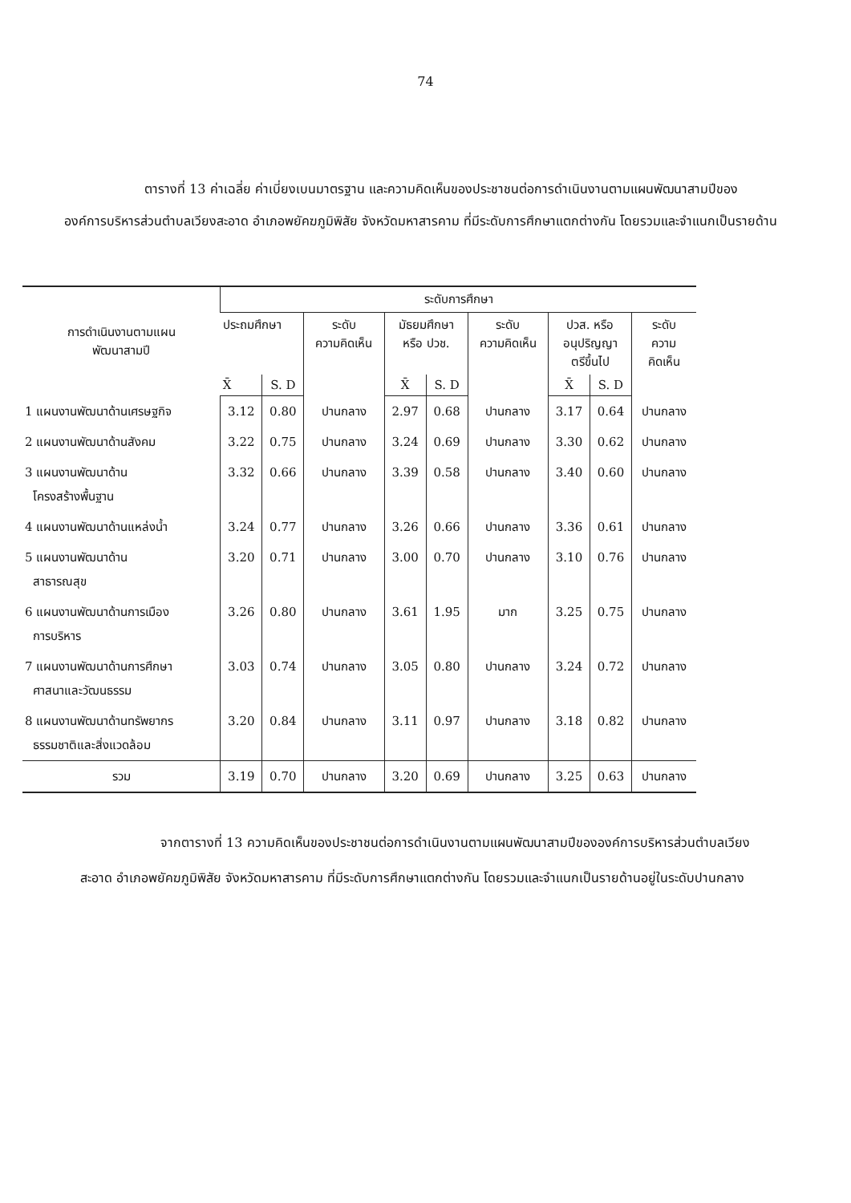74
ตารางที่ 13 ค่าเฉลี่ย ค่าเบี่ยงเบนมาตรฐาน และความคิดเห็นของประชาชนต่อการดำเนินงานตามแผนพัฒนาสามปีขององค์การบริหารส่วนตำบลเวียงสะอาด อำเภอพยัคฆภูมิพิสัย จังหวัดมหาสารคาม ที่มีระดับการศึกษาแตกต่างกัน โดยรวมและจำแนกเป็นรายด้าน
| การดำเนินงานตามแผน พัฒนาสามปี | ระดับการศึกษา | | | | | | | | |
| --- | --- | --- | --- | --- | --- | --- | --- | --- | --- |
| | ประถมศึกษา | | ระดับ ความคิดเห็น | มัธยมศึกษา หรือ ปวช. | | ระดับ ความคิดเห็น | ปวส. หรือ อนุปริญญา ตรีขึ้นไป | | ระดับ ความ คิดเห็น |
| | X̄ | S. D | | X̄ | S. D | | X̄ | S. D | |
| 1 แผนงานพัฒนาด้านเศรษฐกิจ | 3.12 | 0.80 | ปานกลาง | 2.97 | 0.68 | ปานกลาง | 3.17 | 0.64 | ปานกลาง |
| 2 แผนงานพัฒนาด้านสังคม | 3.22 | 0.75 | ปานกลาง | 3.24 | 0.69 | ปานกลาง | 3.30 | 0.62 | ปานกลาง |
| 3 แผนงานพัฒนาด้าน โครงสร้างพื้นฐาน | 3.32 | 0.66 | ปานกลาง | 3.39 | 0.58 | ปานกลาง | 3.40 | 0.60 | ปานกลาง |
| 4 แผนงานพัฒนาด้านแหล่งน้ำ | 3.24 | 0.77 | ปานกลาง | 3.26 | 0.66 | ปานกลาง | 3.36 | 0.61 | ปานกลาง |
| 5 แผนงานพัฒนาด้าน สาธารณสุข | 3.20 | 0.71 | ปานกลาง | 3.00 | 0.70 | ปานกลาง | 3.10 | 0.76 | ปานกลาง |
| 6 แผนงานพัฒนาด้านการเมือง การบริหาร | 3.26 | 0.80 | ปานกลาง | 3.61 | 1.95 | มาก | 3.25 | 0.75 | ปานกลาง |
| 7 แผนงานพัฒนาด้านการศึกษา ศาสนาและวัฒนธรรม | 3.03 | 0.74 | ปานกลาง | 3.05 | 0.80 | ปานกลาง | 3.24 | 0.72 | ปานกลาง |
| 8 แผนงานพัฒนาด้านทรัพยากร ธรรมชาติและสิ่งแวดล้อม | 3.20 | 0.84 | ปานกลาง | 3.11 | 0.97 | ปานกลาง | 3.18 | 0.82 | ปานกลาง |
| รวม | 3.19 | 0.70 | ปานกลาง | 3.20 | 0.69 | ปานกลาง | 3.25 | 0.63 | ปานกลาง |
จากตารางที่ 13 ความคิดเห็นของประชาชนต่อการดำเนินงานตามแผนพัฒนาสามปีขององค์การบริหารส่วนตำบลเวียงสะอาด อำเภอพยัคฆภูมิพิสัย จังหวัดมหาสารคาม ที่มีระดับการศึกษาแตกต่างกัน โดยรวมและจำแนกเป็นรายด้านอยู่ในระดับปานกลาง